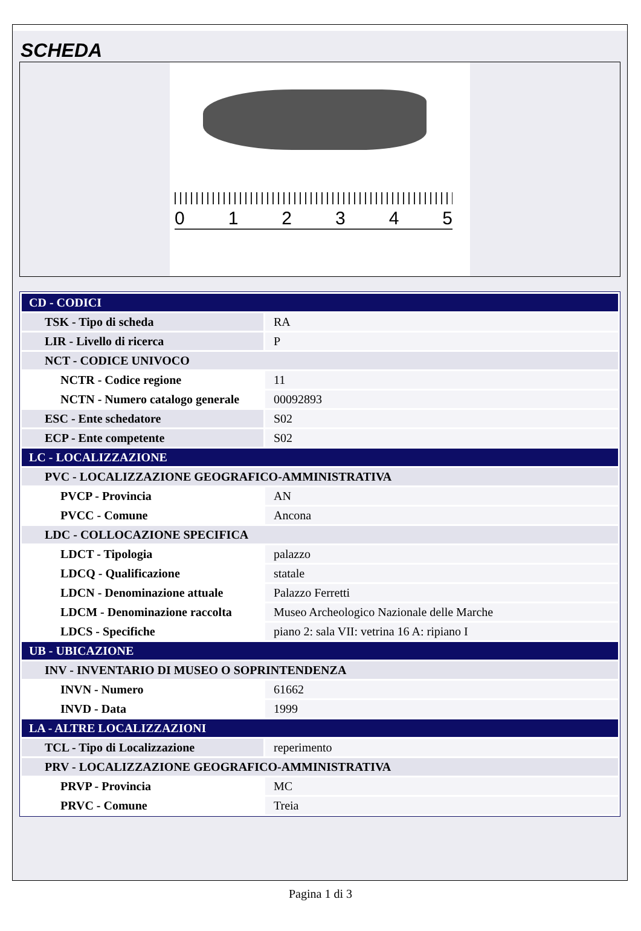SCHEDA
012345
| CD - CODICI | |
| TSK - Tipo di scheda | RA |
| LIR - Livello di ricerca | P |
| NCT - CODICE UNIVOCO | |
| NCTR - Codice regione | 11 |
| NCTN - Numero catalogo generale | 00092893 |
| ESC - Ente schedatore | S02 |
| ECP - Ente competente | S02 |
| LC - LOCALIZZAZIONE | |
| PVC - LOCALIZZAZIONE GEOGRAFICO-AMMINISTRATIVA | |
| PVCP - Provincia | AN |
| PVCC - Comune | Ancona |
| LDC - COLLOCAZIONE SPECIFICA | |
| LDCT - Tipologia | palazzo |
| LDCQ - Qualificazione | statale |
| LDCN - Denominazione attuale | Palazzo Ferretti |
| LDCM - Denominazione raccolta | Museo Archeologico Nazionale delle Marche |
| LDCS - Specifiche | piano 2: sala VII: vetrina 16 A: ripiano I |
| UB - UBICAZIONE | |
| INV - INVENTARIO DI MUSEO O SOPRINTENDENZA | |
| INVN - Numero | 61662 |
| INVD - Data | 1999 |
| LA - ALTRE LOCALIZZAZIONI | |
| TCL - Tipo di Localizzazione | reperimento |
| PRV - LOCALIZZAZIONE GEOGRAFICO-AMMINISTRATIVA | |
| PRVP - Provincia | MC |
| PRVC - Comune | Treia |
Pagina 1 di 3